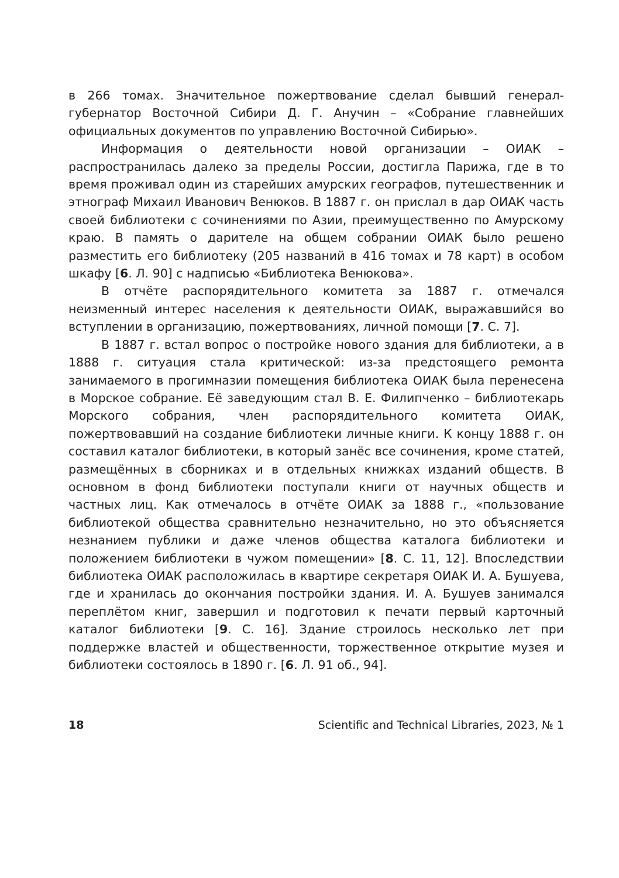в 266 томах. Значительное пожертвование сделал бывший генерал-губернатор Восточной Сибири Д. Г. Анучин – «Собрание главнейших официальных документов по управлению Восточной Сибирью».
Информация о деятельности новой организации – ОИАК – распространилась далеко за пределы России, достигла Парижа, где в то время проживал один из старейших амурских географов, путешественник и этнограф Михаил Иванович Венюков. В 1887 г. он прислал в дар ОИАК часть своей библиотеки с сочинениями по Азии, преимущественно по Амурскому краю. В память о дарителе на общем собрании ОИАК было решено разместить его библиотеку (205 названий в 416 томах и 78 карт) в особом шкафу [6. Л. 90] с надписью «Библиотека Венюкова».
В отчёте распорядительного комитета за 1887 г. отмечался неизменный интерес населения к деятельности ОИАК, выражавшийся во вступлении в организацию, пожертвованиях, личной помощи [7. С. 7].
В 1887 г. встал вопрос о постройке нового здания для библиотеки, а в 1888 г. ситуация стала критической: из-за предстоящего ремонта занимаемого в прогимназии помещения библиотека ОИАК была перенесена в Морское собрание. Её заведующим стал В. Е. Филипченко – библиотекарь Морского собрания, член распорядительного комитета ОИАК, пожертвовавший на создание библиотеки личные книги. К концу 1888 г. он составил каталог библиотеки, в который занёс все сочинения, кроме статей, размещённых в сборниках и в отдельных книжках изданий обществ. В основном в фонд библиотеки поступали книги от научных обществ и частных лиц. Как отмечалось в отчёте ОИАК за 1888 г., «пользование библиотекой общества сравнительно незначительно, но это объясняется незнанием публики и даже членов общества каталога библиотеки и положением библиотеки в чужом помещении» [8. С. 11, 12]. Впоследствии библиотека ОИАК расположилась в квартире секретаря ОИАК И. А. Бушуева, где и хранилась до окончания постройки здания. И. А. Бушуев занимался переплётом книг, завершил и подготовил к печати первый карточный каталог библиотеки [9. С. 16]. Здание строилось несколько лет при поддержке властей и общественности, торжественное открытие музея и библиотеки состоялось в 1890 г. [6. Л. 91 об., 94].
18 Scientific and Technical Libraries, 2023, № 1